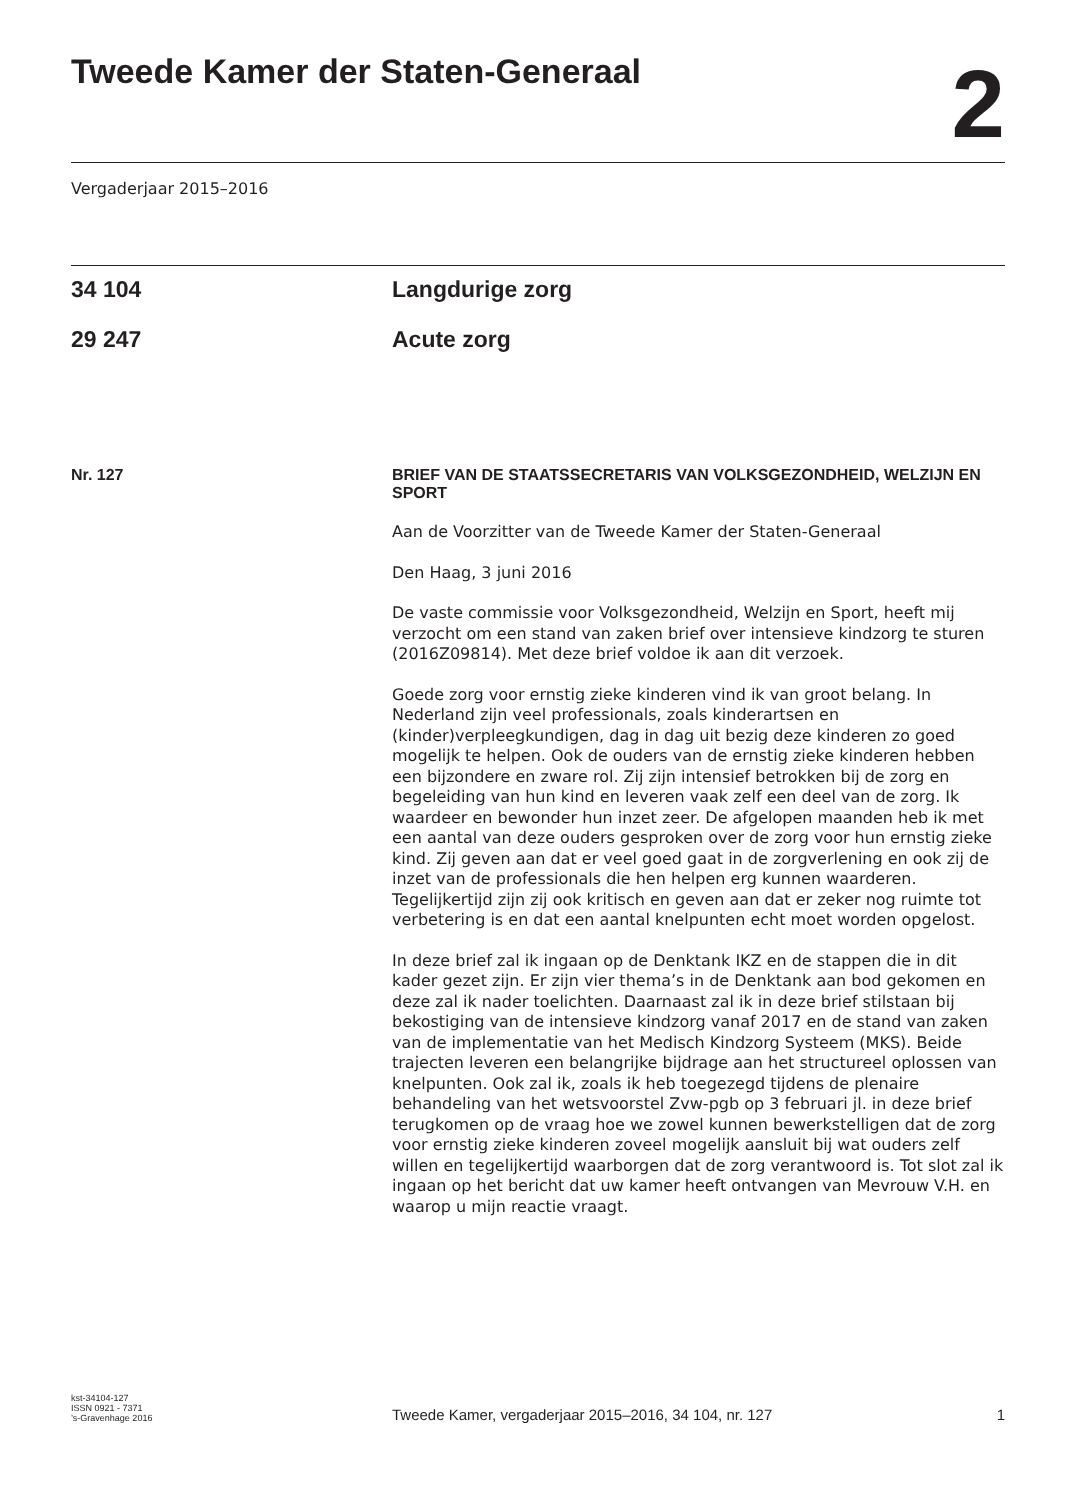Tweede Kamer der Staten-Generaal
2
Vergaderjaar 2015–2016
34 104 Langdurige zorg
29 247 Acute zorg
Nr. 127
BRIEF VAN DE STAATSSECRETARIS VAN VOLKSGEZONDHEID, WELZIJN EN SPORT
Aan de Voorzitter van de Tweede Kamer der Staten-Generaal
Den Haag, 3 juni 2016
De vaste commissie voor Volksgezondheid, Welzijn en Sport, heeft mij verzocht om een stand van zaken brief over intensieve kindzorg te sturen (2016Z09814). Met deze brief voldoe ik aan dit verzoek.
Goede zorg voor ernstig zieke kinderen vind ik van groot belang. In Nederland zijn veel professionals, zoals kinderartsen en (kinder)verpleegkundigen, dag in dag uit bezig deze kinderen zo goed mogelijk te helpen. Ook de ouders van de ernstig zieke kinderen hebben een bijzondere en zware rol. Zij zijn intensief betrokken bij de zorg en begeleiding van hun kind en leveren vaak zelf een deel van de zorg. Ik waardeer en bewonder hun inzet zeer. De afgelopen maanden heb ik met een aantal van deze ouders gesproken over de zorg voor hun ernstig zieke kind. Zij geven aan dat er veel goed gaat in de zorgverlening en ook zij de inzet van de professionals die hen helpen erg kunnen waarderen. Tegelijkertijd zijn zij ook kritisch en geven aan dat er zeker nog ruimte tot verbetering is en dat een aantal knelpunten echt moet worden opgelost.
In deze brief zal ik ingaan op de Denktank IKZ en de stappen die in dit kader gezet zijn. Er zijn vier thema’s in de Denktank aan bod gekomen en deze zal ik nader toelichten. Daarnaast zal ik in deze brief stilstaan bij bekostiging van de intensieve kindzorg vanaf 2017 en de stand van zaken van de implementatie van het Medisch Kindzorg Systeem (MKS). Beide trajecten leveren een belangrijke bijdrage aan het structureel oplossen van knelpunten. Ook zal ik, zoals ik heb toegezegd tijdens de plenaire behandeling van het wetsvoorstel Zvw-pgb op 3 februari jl. in deze brief terugkomen op de vraag hoe we zowel kunnen bewerkstelligen dat de zorg voor ernstig zieke kinderen zoveel mogelijk aansluit bij wat ouders zelf willen en tegelijkertijd waarborgen dat de zorg verantwoord is. Tot slot zal ik ingaan op het bericht dat uw kamer heeft ontvangen van Mevrouw V.H. en waarop u mijn reactie vraagt.
kst-34104-127
ISSN 0921 - 7371
’s-Gravenhage 2016
Tweede Kamer, vergaderjaar 2015–2016, 34 104, nr. 127 1